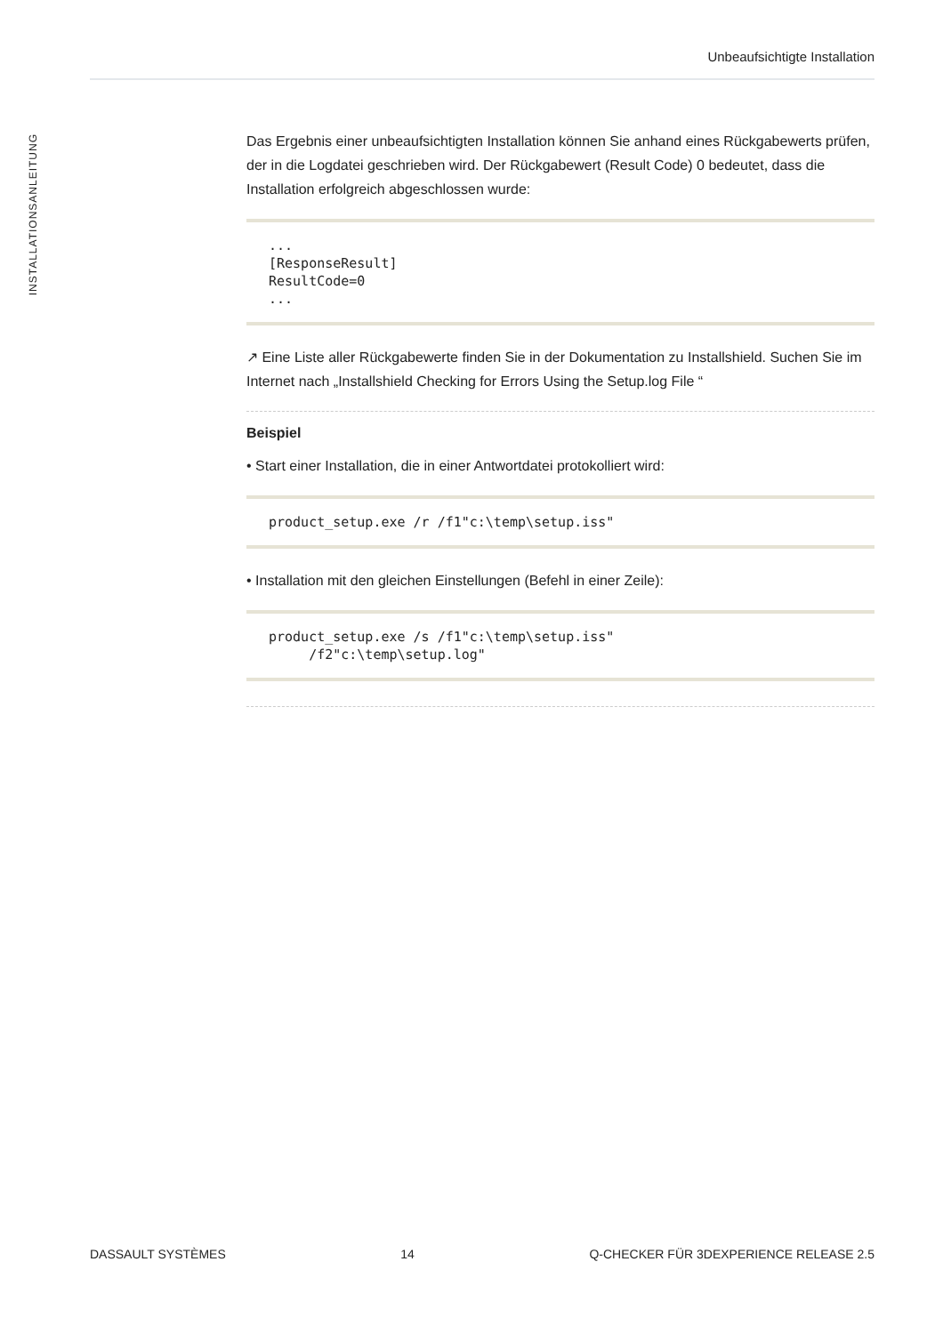Unbeaufsichtigte Installation
INSTALLATIONSANLEITUNG
Das Ergebnis einer unbeaufsichtigten Installation können Sie anhand eines Rückgabewerts prüfen, der in die Logdatei geschrieben wird. Der Rückgabewert (Result Code) 0 bedeutet, dass die Installation erfolgreich abgeschlossen wurde:
...
[ResponseResult]
ResultCode=0
...
↗ Eine Liste aller Rückgabewerte finden Sie in der Dokumentation zu Installshield. Suchen Sie im Internet nach „Installshield Checking for Errors Using the Setup.log File “
Beispiel
• Start einer Installation, die in einer Antwortdatei protokolliert wird:
product_setup.exe /r /f1"c:\temp\setup.iss"
• Installation mit den gleichen Einstellungen (Befehl in einer Zeile):
product_setup.exe /s /f1"c:\temp\setup.iss"
     /f2"c:\temp\setup.log"
DASSAULT SYSTÈMES 14 Q-CHECKER FÜR 3DEXPERIENCE RELEASE 2.5